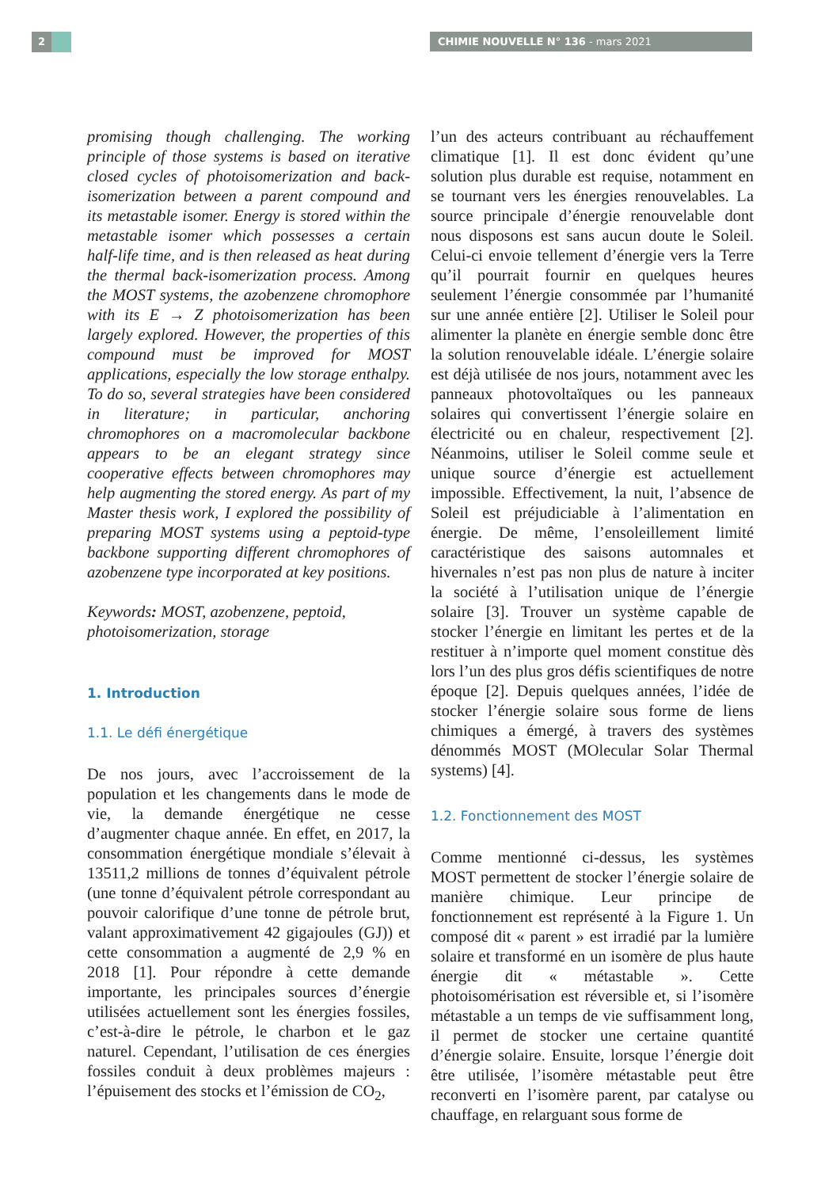2 CHIMIE NOUVELLE N° 136 - mars 2021
promising though challenging. The working principle of those systems is based on iterative closed cycles of photoisomerization and back-isomerization between a parent compound and its metastable isomer. Energy is stored within the metastable isomer which possesses a certain half-life time, and is then released as heat during the thermal back-isomerization process. Among the MOST systems, the azobenzene chromophore with its E → Z photoisomerization has been largely explored. However, the properties of this compound must be improved for MOST applications, especially the low storage enthalpy. To do so, several strategies have been considered in literature; in particular, anchoring chromophores on a macromolecular backbone appears to be an elegant strategy since cooperative effects between chromophores may help augmenting the stored energy. As part of my Master thesis work, I explored the possibility of preparing MOST systems using a peptoid-type backbone supporting different chromophores of azobenzene type incorporated at key positions.
Keywords: MOST, azobenzene, peptoid, photoisomerization, storage
1. Introduction
1.1. Le défi énergétique
De nos jours, avec l’accroissement de la population et les changements dans le mode de vie, la demande énergétique ne cesse d’augmenter chaque année. En effet, en 2017, la consommation énergétique mondiale s’élevait à 13511,2 millions de tonnes d’équivalent pétrole (une tonne d’équivalent pétrole correspondant au pouvoir calorifique d’une tonne de pétrole brut, valant approximativement 42 gigajoules (GJ)) et cette consommation a augmenté de 2,9 % en 2018 [1]. Pour répondre à cette demande importante, les principales sources d’énergie utilisées actuellement sont les énergies fossiles, c’est-à-dire le pétrole, le charbon et le gaz naturel. Cependant, l’utilisation de ces énergies fossiles conduit à deux problèmes majeurs : l’épuisement des stocks et l’émission de CO<sub>2</sub>,
l’un des acteurs contribuant au réchauffement climatique [1]. Il est donc évident qu’une solution plus durable est requise, notamment en se tournant vers les énergies renouvelables. La source principale d’énergie renouvelable dont nous disposons est sans aucun doute le Soleil. Celui-ci envoie tellement d’énergie vers la Terre qu’il pourrait fournir en quelques heures seulement l’énergie consommée par l’humanité sur une année entière [2]. Utiliser le Soleil pour alimenter la planète en énergie semble donc être la solution renouvelable idéale. L’énergie solaire est déjà utilisée de nos jours, notamment avec les panneaux photovoltaïques ou les panneaux solaires qui convertissent l’énergie solaire en électricité ou en chaleur, respectivement [2]. Néanmoins, utiliser le Soleil comme seule et unique source d’énergie est actuellement impossible. Effectivement, la nuit, l’absence de Soleil est préjudiciable à l’alimentation en énergie. De même, l’ensoleillement limité caractéristique des saisons automnales et hivernales n’est pas non plus de nature à inciter la société à l’utilisation unique de l’énergie solaire [3]. Trouver un système capable de stocker l’énergie en limitant les pertes et de la restituer à n’importe quel moment constitue dès lors l’un des plus gros défis scientifiques de notre époque [2]. Depuis quelques années, l’idée de stocker l’énergie solaire sous forme de liens chimiques a émergé, à travers des systèmes dénommés MOST (MOlecular Solar Thermal systems) [4].
1.2. Fonctionnement des MOST
Comme mentionné ci-dessus, les systèmes MOST permettent de stocker l’énergie solaire de manière chimique. Leur principe de fonctionnement est représenté à la Figure 1. Un composé dit « parent » est irradié par la lumière solaire et transformé en un isomère de plus haute énergie dit « métastable ». Cette photoisomérisation est réversible et, si l’isomère métastable a un temps de vie suffisamment long, il permet de stocker une certaine quantité d’énergie solaire. Ensuite, lorsque l’énergie doit être utilisée, l’isomère métastable peut être reconverti en l’isomère parent, par catalyse ou chauffage, en relarguant sous forme de